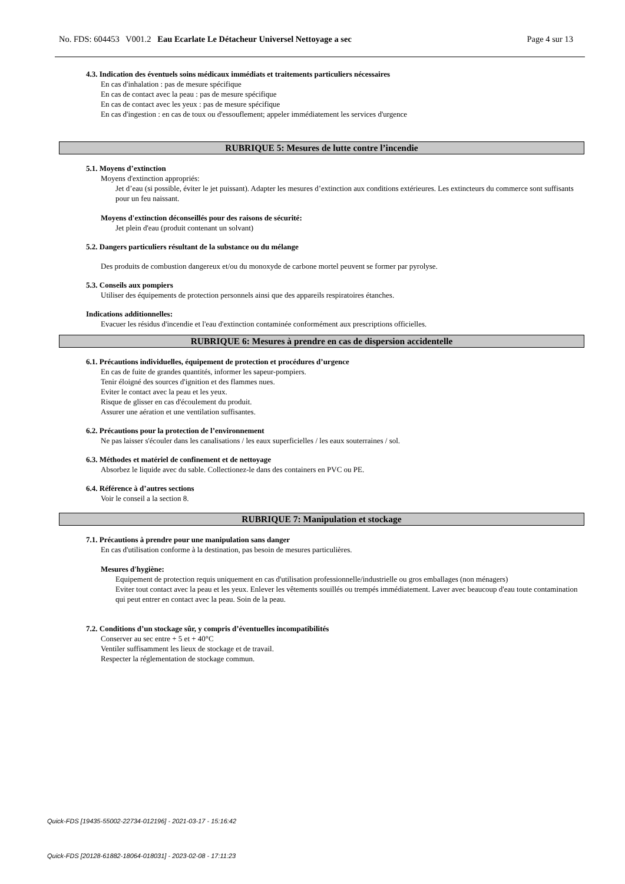No. FDS: 604453 V001.2 Eau Ecarlate Le Détacheur Universel Nettoyage a sec Page 4 sur 13
4.3. Indication des éventuels soins médicaux immédiats et traitements particuliers nécessaires
En cas d'inhalation : pas de mesure spécifique
En cas de contact avec la peau : pas de mesure spécifique
En cas de contact avec les yeux : pas de mesure spécifique
En cas d'ingestion : en cas de toux ou d'essouflement; appeler immédiatement les services d'urgence
RUBRIQUE 5: Mesures de lutte contre l’incendie
5.1. Moyens d’extinction
Moyens d'extinction appropriés:
Jet d’eau (si possible, éviter le jet puissant). Adapter les mesures d’extinction aux conditions extérieures. Les extincteurs du commerce sont suffisants pour un feu naissant.
Moyens d'extinction déconseillés pour des raisons de sécurité:
Jet plein d'eau (produit contenant un solvant)
5.2. Dangers particuliers résultant de la substance ou du mélange
Des produits de combustion dangereux et/ou du monoxyde de carbone mortel peuvent se former par pyrolyse.
5.3. Conseils aux pompiers
Utiliser des équipements de protection personnels ainsi que des appareils respiratoires étanches.
Indications additionnelles:
Evacuer les résidus d'incendie et l'eau d'extinction contaminée conformément aux prescriptions officielles.
RUBRIQUE 6: Mesures à prendre en cas de dispersion accidentelle
6.1. Précautions individuelles, équipement de protection et procédures d’urgence
En cas de fuite de grandes quantités, informer les sapeur-pompiers.
Tenir éloigné des sources d'ignition et des flammes nues.
Eviter le contact avec la peau et les yeux.
Risque de glisser en cas d'écoulement du produit.
Assurer une aération et une ventilation suffisantes.
6.2. Précautions pour la protection de l’environnement
Ne pas laisser s'écouler dans les canalisations / les eaux superficielles / les eaux souterraines / sol.
6.3. Méthodes et matériel de confinement et de nettoyage
Absorbez le liquide avec du sable. Collectionez-le dans des containers en PVC ou PE.
6.4. Référence à d’autres sections
Voir le conseil a la section 8.
RUBRIQUE 7: Manipulation et stockage
7.1. Précautions à prendre pour une manipulation sans danger
En cas d'utilisation conforme à la destination, pas besoin de mesures particulières.
Mesures d'hygiène:
Equipement de protection requis uniquement en cas d'utilisation professionnelle/industrielle ou gros emballages (non ménagers)
Eviter tout contact avec la peau et les yeux. Enlever les vêtements souillés ou trempés immédiatement. Laver avec beaucoup d'eau toute contamination qui peut entrer en contact avec la peau. Soin de la peau.
7.2. Conditions d’un stockage sûr, y compris d’éventuelles incompatibilités
Conserver au sec entre + 5 et + 40°C
Ventiler suffisamment les lieux de stockage et de travail.
Respecter la réglementation de stockage commun.
Quick-FDS [19435-55002-22734-012196] - 2021-03-17 - 15:16:42
Quick-FDS [20128-61882-18064-018031] - 2023-02-08 - 17:11:23